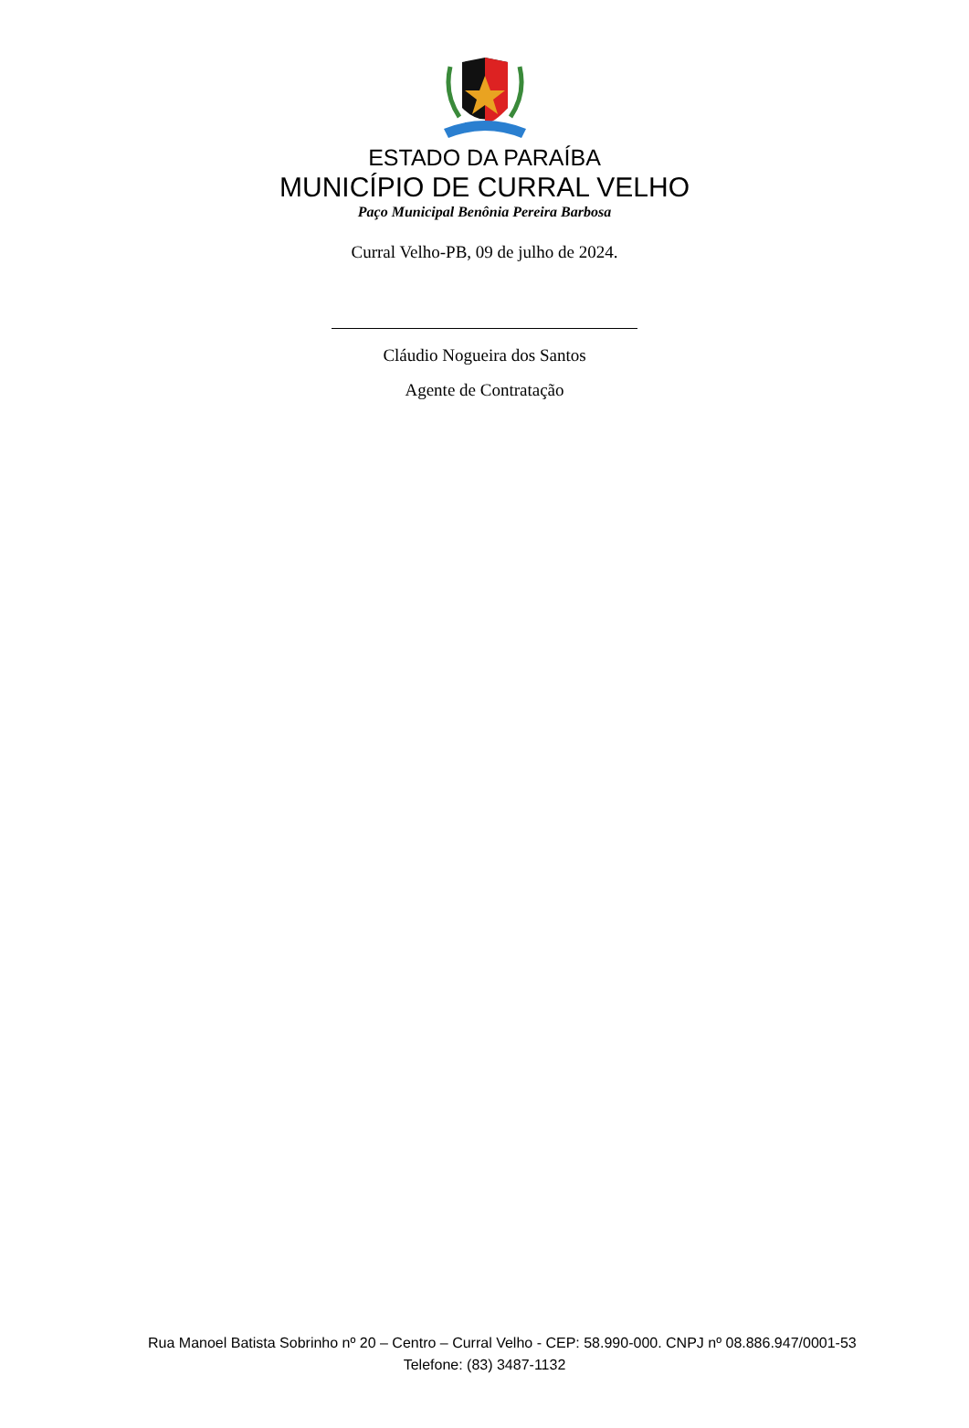ESTADO DA PARAÍBA
MUNICÍPIO DE CURRAL VELHO
Paço Municipal Benônia Pereira Barbosa
Curral Velho-PB, 09 de julho de 2024.
Cláudio Nogueira dos Santos
Agente de Contratação
Rua Manoel Batista Sobrinho nº 20 – Centro – Curral Velho - CEP: 58.990-000. CNPJ nº 08.886.947/0001-53
Telefone: (83) 3487-1132